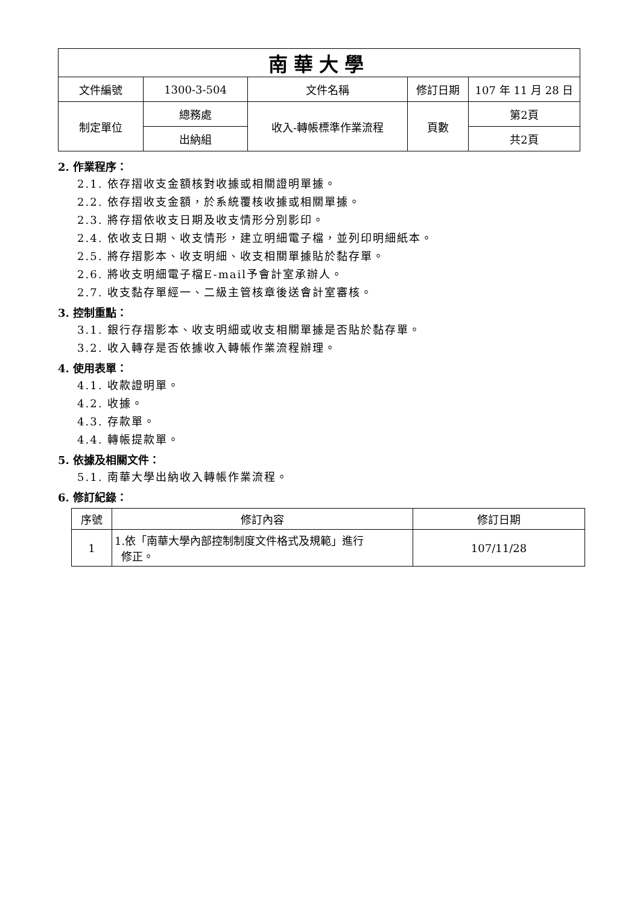| 南華大學 | | | | |
| 文件編號 | 1300-3-504 | 文件名稱 | 修訂日期 | 107 年 11 月 28 日 |
| 制定單位 | 總務處 | 收入-轉帳標準作業流程 | 頁數 | 第2頁 |
| | 出納組 | | | 共2頁 |
2. 作業程序：
2.1. 依存摺收支金額核對收據或相關證明單據。
2.2. 依存摺收支金額，於系統覆核收據或相關單據。
2.3. 將存摺依收支日期及收支情形分別影印。
2.4. 依收支日期、收支情形，建立明細電子檔，並列印明細紙本。
2.5. 將存摺影本、收支明細、收支相關單據貼於黏存單。
2.6. 將收支明細電子檔E-mail予會計室承辦人。
2.7. 收支黏存單經一、二級主管核章後送會計室審核。
3. 控制重點：
3.1. 銀行存摺影本、收支明細或收支相關單據是否貼於黏存單。
3.2. 收入轉存是否依據收入轉帳作業流程辦理。
4. 使用表單：
4.1. 收款證明單。
4.2. 收據。
4.3. 存款單。
4.4. 轉帳提款單。
5. 依據及相關文件：
5.1. 南華大學出納收入轉帳作業流程。
6. 修訂紀錄：
| 序號 | 修訂內容 | 修訂日期 |
| --- | --- | --- |
| 1 | 1.依「南華大學內部控制制度文件格式及規範」進行 修正。 | 107/11/28 |